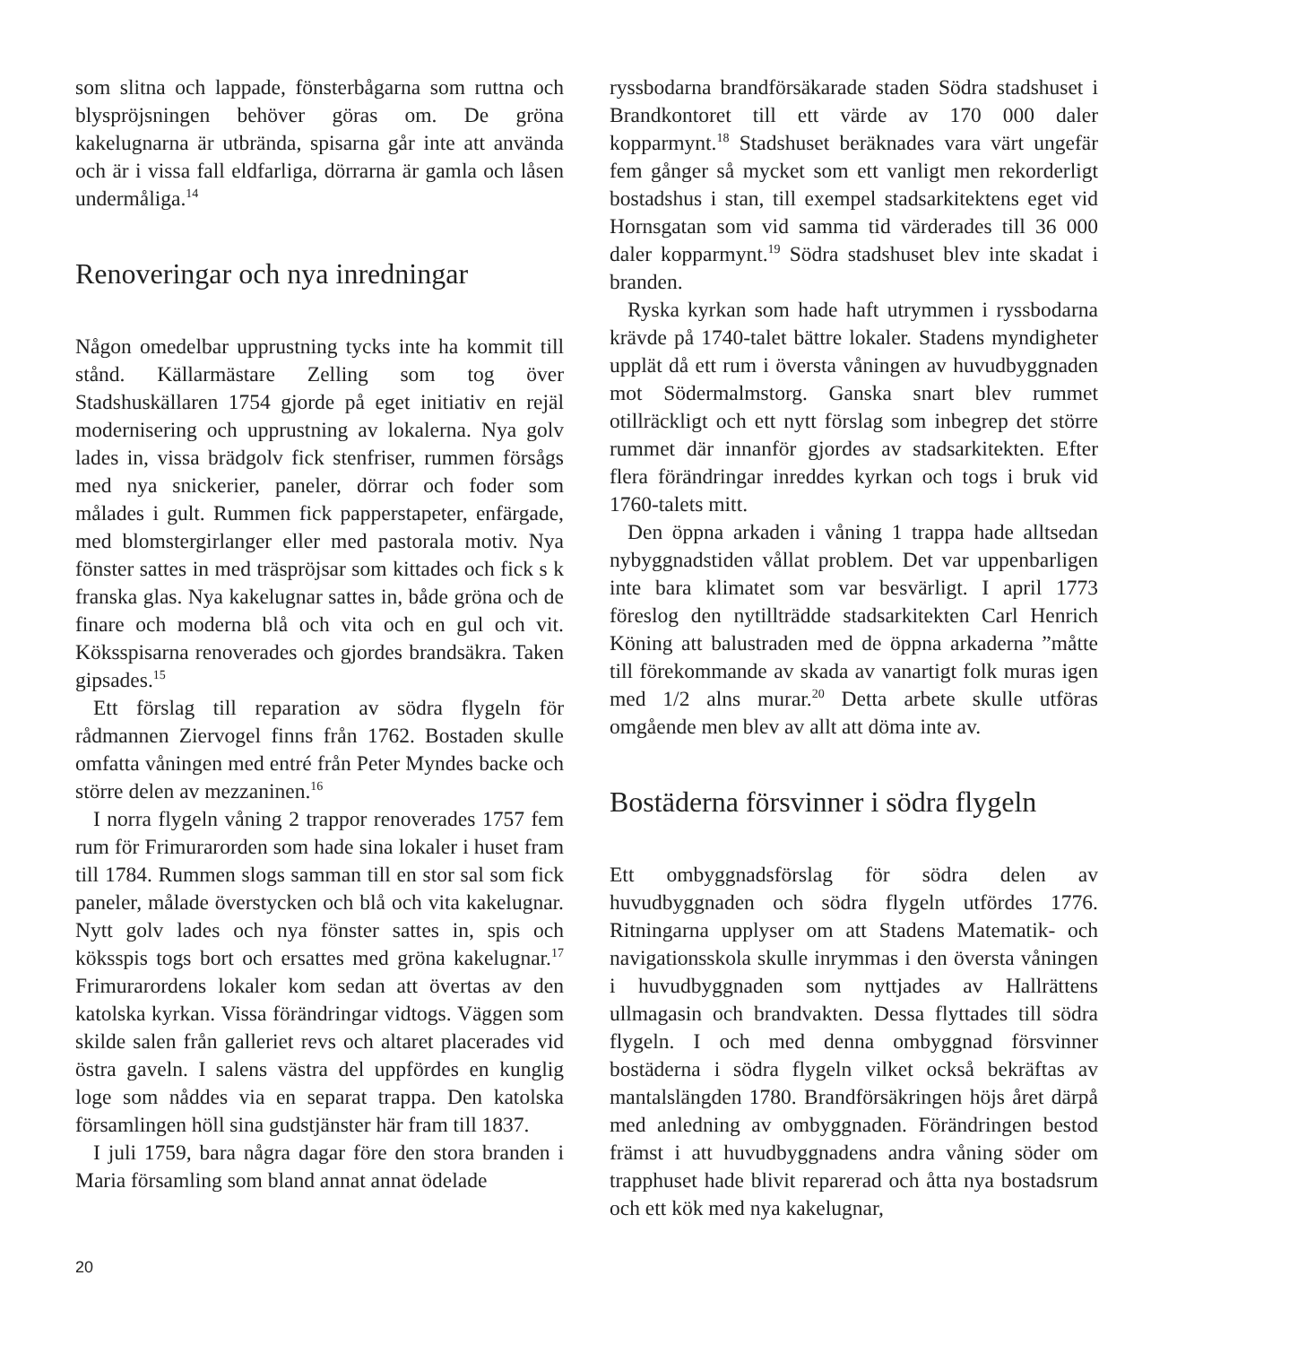som slitna och lappade, fönsterbågarna som ruttna och blyspröjsningen behöver göras om. De gröna kakelugnarna är utbrända, spisarna går inte att använda och är i vissa fall eldfarliga, dörrarna är gamla och låsen undermåliga.<sup>14</sup>
Renoveringar och nya inredningar
Någon omedelbar upprustning tycks inte ha kommit till stånd. Källarmästare Zelling som tog över Stadshuskällaren 1754 gjorde på eget initiativ en rejäl modernisering och upprustning av lokalerna. Nya golv lades in, vissa brädgolv fick stenfriser, rummen försågs med nya snickerier, paneler, dörrar och foder som målades i gult. Rummen fick pappers­tapeter, enfärgade, med blomstergirlanger eller med pastorala motiv. Nya fönster sattes in med träspröjsar som kittades och fick s k franska glas. Nya kakelugnar sattes in, både gröna och de finare och moderna blå och vita och en gul och vit. Köksspisarna renoverades och gjordes brandsäkra. Taken gipsades.<sup>15</sup>
Ett förslag till reparation av södra flygeln för rådmannen Ziervogel finns från 1762. Bostaden skulle omfatta våningen med entré från Peter Myndes backe och större delen av mezzaninen.<sup>16</sup>
I norra flygeln våning 2 trappor renoverades 1757 fem rum för Frimurarorden som hade sina lokaler i huset fram till 1784. Rummen slogs samman till en stor sal som fick paneler, målade överstycken och blå och vita kakelugnar. Nytt golv lades och nya fönster sattes in, spis och köksspis togs bort och ersattes med gröna kakelugnar.<sup>17</sup> Frimurarordens lokaler kom sedan att övertas av den katolska kyrkan. Vissa förändringar vidtogs. Väggen som skilde salen från galleriet revs och altaret placerades vid östra gaveln. I salens västra del uppfördes en kunglig loge som nåddes via en separat trappa. Den katolska församlingen höll sina gudstjänster här fram till 1837.
I juli 1759, bara några dagar före den stora branden i Maria församling som bland annat annat ödelade
ryssbodarna brandförsäkarade staden Södra stadshuset i Brandkontoret till ett värde av 170 000 daler kopparmynt.<sup>18</sup> Stadshuset beräknades vara värt ungefär fem gånger så mycket som ett vanligt men rekorderligt bostadshus i stan, till exempel stadsarkitektens eget vid Hornsgatan som vid samma tid värderades till 36 000 daler kopparmynt.<sup>19</sup> Södra stadshuset blev inte skadat i branden.
Ryska kyrkan som hade haft utrymmen i ryssbodarna krävde på 1740-talet bättre lokaler. Stadens myndigheter upplät då ett rum i översta våningen av huvudbyggnaden mot Södermalmstorg. Ganska snart blev rummet otillräckligt och ett nytt förslag som inbegrep det större rummet där innanför gjordes av stadsarkitekten. Efter flera förändringar inreddes kyrkan och togs i bruk vid 1760-talets mitt.
Den öppna arkaden i våning 1 trappa hade alltsedan nybyggnadstiden vållat problem. Det var uppenbarligen inte bara klimatet som var besvärligt. I april 1773 föreslog den nytillträdde stadsarkitekten Carl Henrich Köning att balustraden med de öppna arkaderna ”måtte till förekommande av skada av vanartigt folk muras igen med 1/2 alns murar.<sup>20</sup> Detta arbete skulle utföras omgående men blev av allt att döma inte av.
Bostäderna försvinner i södra flygeln
Ett ombyggnadsförslag för södra delen av huvudbyggnaden och södra flygeln utfördes 1776. Ritningarna upplyser om att Stadens Matematik- och navigationsskola skulle inrymmas i den översta våningen i huvudbyggnaden som nyttjades av Hallrättens ullmagasin och brandvakten. Dessa flyttades till södra flygeln. I och med denna ombyggnad försvinner bostäderna i södra flygeln vilket också bekräftas av mantalslängden 1780. Brandförsäkringen höjs året därpå med anledning av ombyggnaden. Förändringen bestod främst i att huvudbyggnadens andra våning söder om trapphuset hade blivit reparerad och åtta nya bostadsrum och ett kök med nya kakelugnar,
20